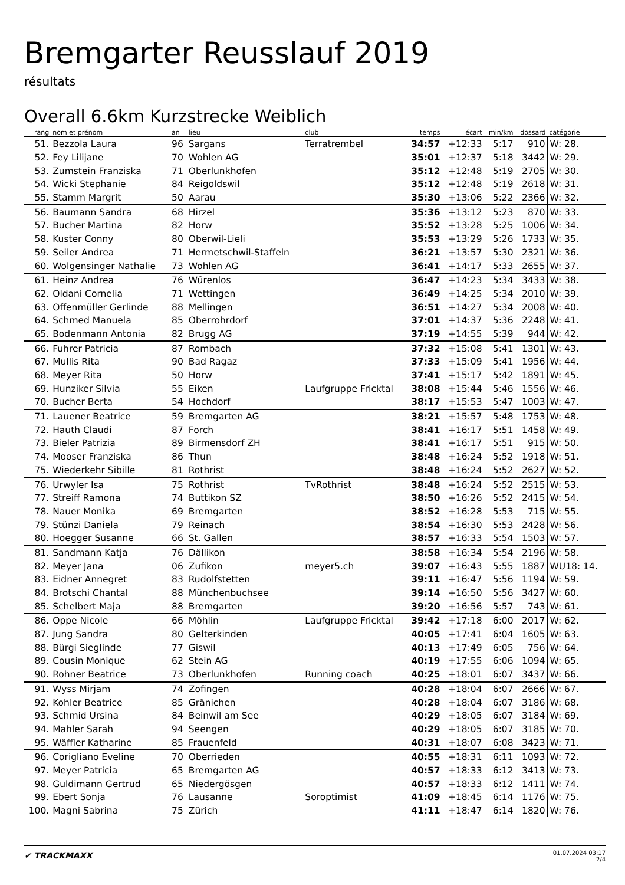Bremgarter Reusslauf 2019
résultats
Overall 6.6km Kurzstrecke Weiblich
| rang | nom et prénom | an | lieu | club | temps | écart | min/km | dossard | catégorie |
| --- | --- | --- | --- | --- | --- | --- | --- | --- | --- |
| 51. | Bezzola Laura | 96 | Sargans | Terratrembel | 34:57 | +12:33 | 5:17 | 910 | W: 28. |
| 52. | Fey Lilijane | 70 | Wohlen AG | | 35:01 | +12:37 | 5:18 | 3442 | W: 29. |
| 53. | Zumstein Franziska | 71 | Oberlunkhofen | | 35:12 | +12:48 | 5:19 | 2705 | W: 30. |
| 54. | Wicki Stephanie | 84 | Reigoldswil | | 35:12 | +12:48 | 5:19 | 2618 | W: 31. |
| 55. | Stamm Margrit | 50 | Aarau | | 35:30 | +13:06 | 5:22 | 2366 | W: 32. |
| 56. | Baumann Sandra | 68 | Hirzel | | 35:36 | +13:12 | 5:23 | 870 | W: 33. |
| 57. | Bucher Martina | 82 | Horw | | 35:52 | +13:28 | 5:25 | 1006 | W: 34. |
| 58. | Kuster Conny | 80 | Oberwil-Lieli | | 35:53 | +13:29 | 5:26 | 1733 | W: 35. |
| 59. | Seiler Andrea | 71 | Hermetschwil-Staffeln | | 36:21 | +13:57 | 5:30 | 2321 | W: 36. |
| 60. | Wolgensinger Nathalie | 73 | Wohlen AG | | 36:41 | +14:17 | 5:33 | 2655 | W: 37. |
| 61. | Heinz Andrea | 76 | Würenlos | | 36:47 | +14:23 | 5:34 | 3433 | W: 38. |
| 62. | Oldani Cornelia | 71 | Wettingen | | 36:49 | +14:25 | 5:34 | 2010 | W: 39. |
| 63. | Offenmüller Gerlinde | 88 | Mellingen | | 36:51 | +14:27 | 5:34 | 2008 | W: 40. |
| 64. | Schmed Manuela | 85 | Oberrohrdorf | | 37:01 | +14:37 | 5:36 | 2248 | W: 41. |
| 65. | Bodenmann Antonia | 82 | Brugg AG | | 37:19 | +14:55 | 5:39 | 944 | W: 42. |
| 66. | Fuhrer Patricia | 87 | Rombach | | 37:32 | +15:08 | 5:41 | 1301 | W: 43. |
| 67. | Mullis Rita | 90 | Bad Ragaz | | 37:33 | +15:09 | 5:41 | 1956 | W: 44. |
| 68. | Meyer Rita | 50 | Horw | | 37:41 | +15:17 | 5:42 | 1891 | W: 45. |
| 69. | Hunziker Silvia | 55 | Eiken | Laufgruppe Fricktal | 38:08 | +15:44 | 5:46 | 1556 | W: 46. |
| 70. | Bucher Berta | 54 | Hochdorf | | 38:17 | +15:53 | 5:47 | 1003 | W: 47. |
| 71. | Lauener Beatrice | 59 | Bremgarten AG | | 38:21 | +15:57 | 5:48 | 1753 | W: 48. |
| 72. | Hauth Claudi | 87 | Forch | | 38:41 | +16:17 | 5:51 | 1458 | W: 49. |
| 73. | Bieler Patrizia | 89 | Birmensdorf ZH | | 38:41 | +16:17 | 5:51 | 915 | W: 50. |
| 74. | Mooser Franziska | 86 | Thun | | 38:48 | +16:24 | 5:52 | 1918 | W: 51. |
| 75. | Wiederkehr Sibille | 81 | Rothrist | | 38:48 | +16:24 | 5:52 | 2627 | W: 52. |
| 76. | Urwyler Isa | 75 | Rothrist | TvRothrist | 38:48 | +16:24 | 5:52 | 2515 | W: 53. |
| 77. | Streiff Ramona | 74 | Buttikon SZ | | 38:50 | +16:26 | 5:52 | 2415 | W: 54. |
| 78. | Nauer Monika | 69 | Bremgarten | | 38:52 | +16:28 | 5:53 | 715 | W: 55. |
| 79. | Stünzi Daniela | 79 | Reinach | | 38:54 | +16:30 | 5:53 | 2428 | W: 56. |
| 80. | Hoegger Susanne | 66 | St. Gallen | | 38:57 | +16:33 | 5:54 | 1503 | W: 57. |
| 81. | Sandmann Katja | 76 | Dällikon | | 38:58 | +16:34 | 5:54 | 2196 | W: 58. |
| 82. | Meyer Jana | 06 | Zufikon | meyer5.ch | 39:07 | +16:43 | 5:55 | 1887 | WU18: 14. |
| 83. | Eidner Annegret | 83 | Rudolfstetten | | 39:11 | +16:47 | 5:56 | 1194 | W: 59. |
| 84. | Brotschi Chantal | 88 | Münchenbuchsee | | 39:14 | +16:50 | 5:56 | 3427 | W: 60. |
| 85. | Schelbert Maja | 88 | Bremgarten | | 39:20 | +16:56 | 5:57 | 743 | W: 61. |
| 86. | Oppe Nicole | 66 | Möhlin | Laufgruppe Fricktal | 39:42 | +17:18 | 6:00 | 2017 | W: 62. |
| 87. | Jung Sandra | 80 | Gelterkinden | | 40:05 | +17:41 | 6:04 | 1605 | W: 63. |
| 88. | Bürgi Sieglinde | 77 | Giswil | | 40:13 | +17:49 | 6:05 | 756 | W: 64. |
| 89. | Cousin Monique | 62 | Stein AG | | 40:19 | +17:55 | 6:06 | 1094 | W: 65. |
| 90. | Rohner Beatrice | 73 | Oberlunkhofen | Running coach | 40:25 | +18:01 | 6:07 | 3437 | W: 66. |
| 91. | Wyss Mirjam | 74 | Zofingen | | 40:28 | +18:04 | 6:07 | 2666 | W: 67. |
| 92. | Kohler Beatrice | 85 | Gränichen | | 40:28 | +18:04 | 6:07 | 3186 | W: 68. |
| 93. | Schmid Ursina | 84 | Beinwil am See | | 40:29 | +18:05 | 6:07 | 3184 | W: 69. |
| 94. | Mahler Sarah | 94 | Seengen | | 40:29 | +18:05 | 6:07 | 3185 | W: 70. |
| 95. | Wäffler Katharine | 85 | Frauenfeld | | 40:31 | +18:07 | 6:08 | 3423 | W: 71. |
| 96. | Corigliano Eveline | 70 | Oberrieden | | 40:55 | +18:31 | 6:11 | 1093 | W: 72. |
| 97. | Meyer Patricia | 65 | Bremgarten AG | | 40:57 | +18:33 | 6:12 | 3413 | W: 73. |
| 98. | Guldimann Gertrud | 65 | Niedergösgen | | 40:57 | +18:33 | 6:12 | 1411 | W: 74. |
| 99. | Ebert Sonja | 76 | Lausanne | Soroptimist | 41:09 | +18:45 | 6:14 | 1176 | W: 75. |
| 100. | Magni Sabrina | 75 | Zürich | | 41:11 | +18:47 | 6:14 | 1820 | W: 76. |
✔ TRACKMAXX
01.07.2024 03:17
2/4